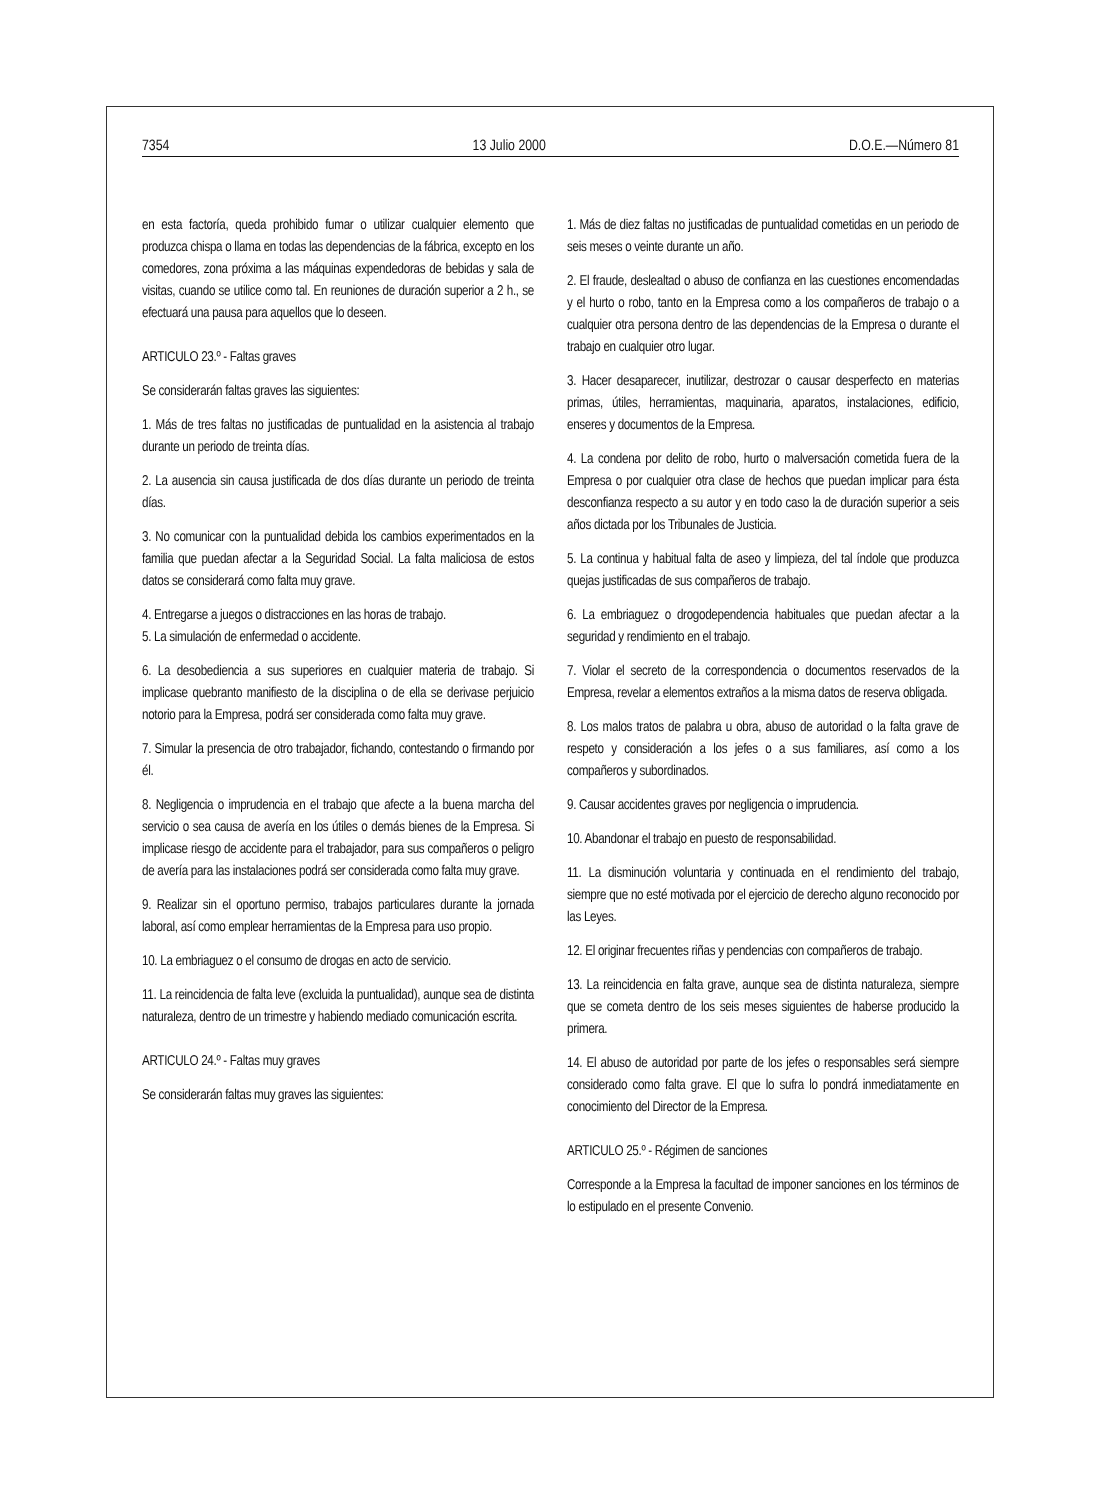7354 13 Julio 2000 D.O.E.—Número 81
en esta factoría, queda prohibido fumar o utilizar cualquier elemento que produzca chispa o llama en todas las dependencias de la fábrica, excepto en los comedores, zona próxima a las máquinas expendedoras de bebidas y sala de visitas, cuando se utilice como tal. En reuniones de duración superior a 2 h., se efectuará una pausa para aquellos que lo deseen.
ARTICULO 23.º - Faltas graves
Se considerarán faltas graves las siguientes:
1. Más de tres faltas no justificadas de puntualidad en la asistencia al trabajo durante un periodo de treinta días.
2. La ausencia sin causa justificada de dos días durante un periodo de treinta días.
3. No comunicar con la puntualidad debida los cambios experimentados en la familia que puedan afectar a la Seguridad Social. La falta maliciosa de estos datos se considerará como falta muy grave.
4. Entregarse a juegos o distracciones en las horas de trabajo.
5. La simulación de enfermedad o accidente.
6. La desobediencia a sus superiores en cualquier materia de trabajo. Si implicase quebranto manifiesto de la disciplina o de ella se derivase perjuicio notorio para la Empresa, podrá ser considerada como falta muy grave.
7. Simular la presencia de otro trabajador, fichando, contestando o firmando por él.
8. Negligencia o imprudencia en el trabajo que afecte a la buena marcha del servicio o sea causa de avería en los útiles o demás bienes de la Empresa. Si implicase riesgo de accidente para el trabajador, para sus compañeros o peligro de avería para las instalaciones podrá ser considerada como falta muy grave.
9. Realizar sin el oportuno permiso, trabajos particulares durante la jornada laboral, así como emplear herramientas de la Empresa para uso propio.
10. La embriaguez o el consumo de drogas en acto de servicio.
11. La reincidencia de falta leve (excluida la puntualidad), aunque sea de distinta naturaleza, dentro de un trimestre y habiendo mediado comunicación escrita.
ARTICULO 24.º - Faltas muy graves
Se considerarán faltas muy graves las siguientes:
1. Más de diez faltas no justificadas de puntualidad cometidas en un periodo de seis meses o veinte durante un año.
2. El fraude, deslealtad o abuso de confianza en las cuestiones encomendadas y el hurto o robo, tanto en la Empresa como a los compañeros de trabajo o a cualquier otra persona dentro de las dependencias de la Empresa o durante el trabajo en cualquier otro lugar.
3. Hacer desaparecer, inutilizar, destrozar o causar desperfecto en materias primas, útiles, herramientas, maquinaria, aparatos, instalaciones, edificio, enseres y documentos de la Empresa.
4. La condena por delito de robo, hurto o malversación cometida fuera de la Empresa o por cualquier otra clase de hechos que puedan implicar para ésta desconfianza respecto a su autor y en todo caso la de duración superior a seis años dictada por los Tribunales de Justicia.
5. La continua y habitual falta de aseo y limpieza, del tal índole que produzca quejas justificadas de sus compañeros de trabajo.
6. La embriaguez o drogodependencia habituales que puedan afectar a la seguridad y rendimiento en el trabajo.
7. Violar el secreto de la correspondencia o documentos reservados de la Empresa, revelar a elementos extraños a la misma datos de reserva obligada.
8. Los malos tratos de palabra u obra, abuso de autoridad o la falta grave de respeto y consideración a los jefes o a sus familiares, así como a los compañeros y subordinados.
9. Causar accidentes graves por negligencia o imprudencia.
10. Abandonar el trabajo en puesto de responsabilidad.
11. La disminución voluntaria y continuada en el rendimiento del trabajo, siempre que no esté motivada por el ejercicio de derecho alguno reconocido por las Leyes.
12. El originar frecuentes riñas y pendencias con compañeros de trabajo.
13. La reincidencia en falta grave, aunque sea de distinta naturaleza, siempre que se cometa dentro de los seis meses siguientes de haberse producido la primera.
14. El abuso de autoridad por parte de los jefes o responsables será siempre considerado como falta grave. El que lo sufra lo pondrá inmediatamente en conocimiento del Director de la Empresa.
ARTICULO 25.º - Régimen de sanciones
Corresponde a la Empresa la facultad de imponer sanciones en los términos de lo estipulado en el presente Convenio.